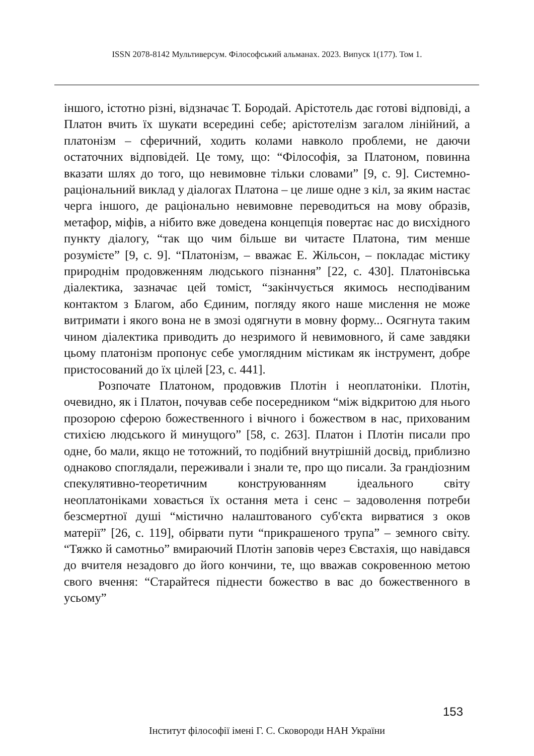ISSN 2078-8142 Мультиверсум. Філософський альманах. 2023. Випуск 1(177). Том 1.
іншого, істотно різні, відзначає Т. Бородай. Арістотель дає готові відповіді, а Платон вчить їх шукати всередині себе; арістотелізм загалом лінійний, а платонізм – сферичний, ходить колами навколо проблеми, не даючи остаточних відповідей. Це тому, що: “Філософія, за Платоном, повинна вказати шлях до того, що невимовне тільки словами” [9, с. 9]. Системно-раціональний виклад у діалогах Платона – це лише одне з кіл, за яким настає черга іншого, де раціонально невимовне переводиться на мову образів, метафор, міфів, а нібито вже доведена концепція повертає нас до висхідного пункту діалогу, “так що чим більше ви читаєте Платона, тим менше розумієте” [9, с. 9]. “Платонізм, – вважає Е. Жільсон, – покладає містику природнім продовженням людського пізнання” [22, с. 430]. Платонівська діалектика, зазначає цей томіст, “закінчується якимось несподіваним контактом з Благом, або Єдиним, погляду якого наше мислення не може витримати і якого вона не в змозі одягнути в мовну форму... Осягнута таким чином діалектика приводить до незримого й невимовного, й саме завдяки цьому платонізм пропонує себе умоглядним містикам як інструмент, добре пристосований до їх цілей [23, с. 441].
Розпочате Платоном, продовжив Плотін і неоплатоніки. Плотін, очевидно, як і Платон, почував себе посередником “між відкритою для нього прозорою сферою божественного і вічного і божеством в нас, прихованим стихією людського й минущого” [58, с. 263]. Платон і Плотін писали про одне, бо мали, якщо не тотожний, то подібний внутрішній досвід, приблизно однаково споглядали, переживали і знали те, про що писали. За грандіозним спекулятивно-теоретичним конструюванням ідеального світу неоплатоніками ховається їх остання мета і сенс – задоволення потреби безсмертної душі “містично налаштованого суб'єкта вирватися з оков матерії” [26, с. 119], обірвати пути “прикрашеного трупа” – земного світу. “Тяжко й самотньо” вмираючий Плотін заповів через Євстахія, що навідався до вчителя незадовго до його кончини, те, що вважав сокровенною метою свого вчення: “Старайтеся піднести божество в вас до божественного в усьому”
153
Інститут філософії імені Г. С. Сковороди НАН України